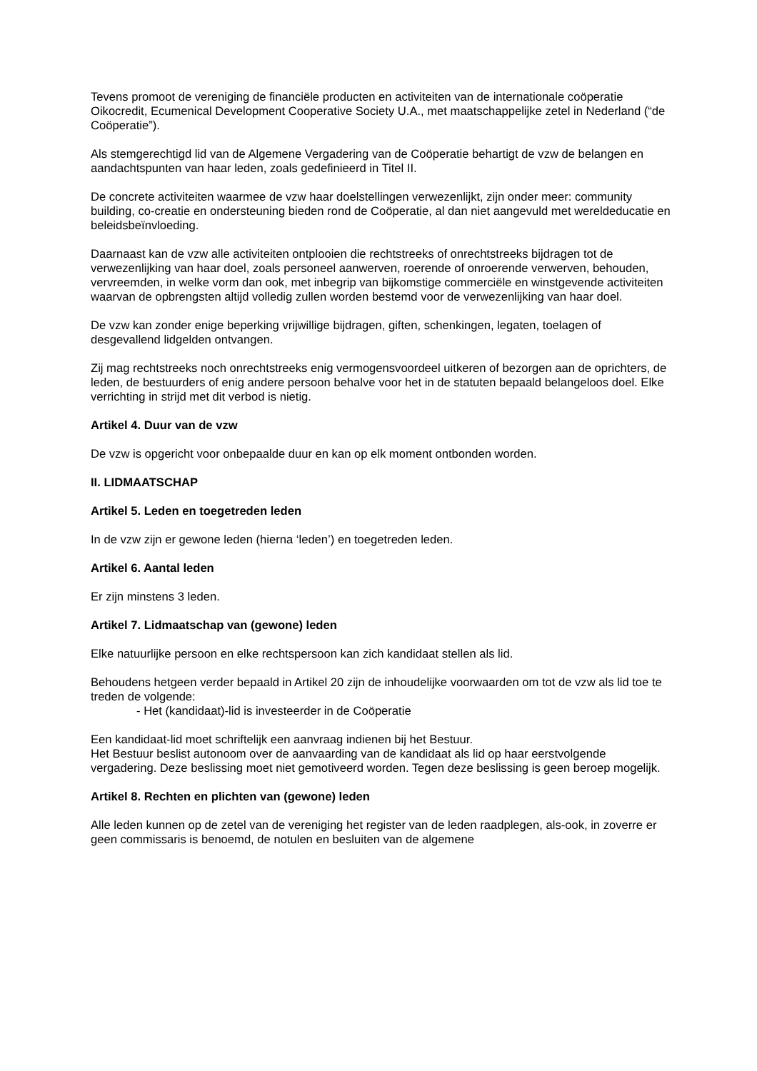Tevens promoot de vereniging de financiële producten en activiteiten van de internationale coöperatie Oikocredit, Ecumenical Development Cooperative Society U.A., met maatschappelijke zetel in Nederland (“de Coöperatie”).
Als stemgerechtigd lid van de Algemene Vergadering van de Coöperatie behartigt de vzw de belangen en aandachtspunten van haar leden, zoals gedefinieerd in Titel II.
De concrete activiteiten waarmee de vzw haar doelstellingen verwezenlijkt, zijn onder meer: community building, co-creatie en ondersteuning bieden rond de Coöperatie, al dan niet aangevuld met wereldeducatie en beleidsbeïnvloeding.
Daarnaast kan de vzw alle activiteiten ontplooien die rechtstreeks of onrechtstreeks bijdragen tot de verwezenlijking van haar doel, zoals personeel aanwerven, roerende of onroerende verwerven, behouden, vervreemden, in welke vorm dan ook, met inbegrip van bijkomstige commerciële en winstgevende activiteiten waarvan de opbrengsten altijd volledig zullen worden bestemd voor de verwezenlijking van haar doel.
De vzw kan zonder enige beperking vrijwillige bijdragen, giften, schenkingen, legaten, toelagen of desgevallend lidgelden ontvangen.
Zij mag rechtstreeks noch onrechtstreeks enig vermogensvoordeel uitkeren of bezorgen aan de oprichters, de leden, de bestuurders of enig andere persoon behalve voor het in de statuten bepaald belangeloos doel. Elke verrichting in strijd met dit verbod is nietig.
Artikel 4. Duur van de vzw
De vzw is opgericht voor onbepaalde duur en kan op elk moment ontbonden worden.
II. LIDMAATSCHAP
Artikel 5. Leden en toegetreden leden
In de vzw zijn er gewone leden (hierna ‘leden’) en toegetreden leden.
Artikel 6. Aantal leden
Er zijn minstens 3 leden.
Artikel 7. Lidmaatschap van (gewone) leden
Elke natuurlijke persoon en elke rechtspersoon kan zich kandidaat stellen als lid.
Behoudens hetgeen verder bepaald in Artikel 20 zijn de inhoudelijke voorwaarden om tot de vzw als lid toe te treden de volgende:
- Het (kandidaat)-lid is investeerder in de Coöperatie
Een kandidaat-lid moet schriftelijk een aanvraag indienen bij het Bestuur.
Het Bestuur beslist autonoom over de aanvaarding van de kandidaat als lid op haar eerstvolgende vergadering. Deze beslissing moet niet gemotiveerd worden. Tegen deze beslissing is geen beroep mogelijk.
Artikel 8. Rechten en plichten van (gewone) leden
Alle leden kunnen op de zetel van de vereniging het register van de leden raadplegen, als-ook, in zoverre er geen commissaris is benoemd, de notulen en besluiten van de algemene